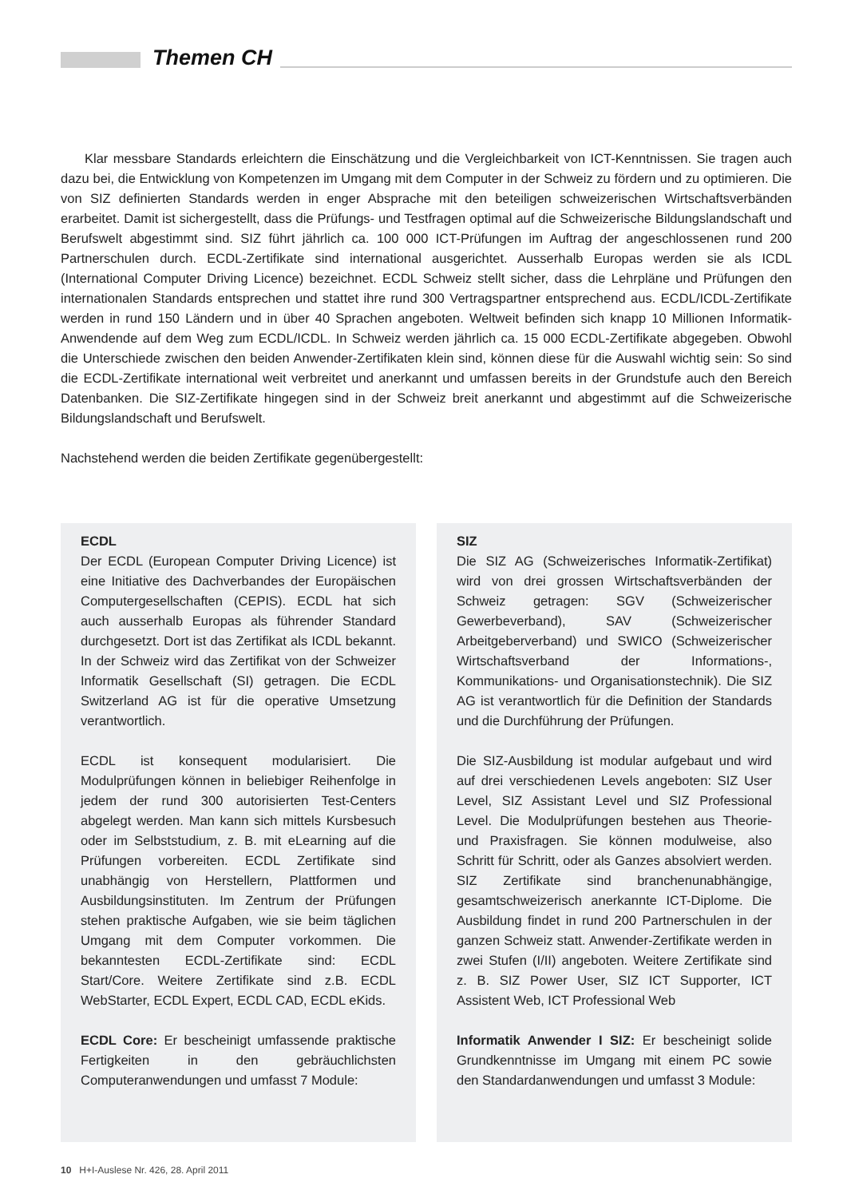Themen CH
Klar messbare Standards erleichtern die Einschätzung und die Vergleichbarkeit von ICT-Kenntnissen. Sie tragen auch dazu bei, die Entwicklung von Kompetenzen im Umgang mit dem Computer in der Schweiz zu fördern und zu optimieren. Die von SIZ definierten Standards werden in enger Absprache mit den beteiligen schweizerischen Wirtschaftsverbänden erarbeitet. Damit ist sichergestellt, dass die Prüfungs- und Testfragen optimal auf die Schweizerische Bildungslandschaft und Berufswelt abgestimmt sind. SIZ führt jährlich ca. 100 000 ICT-Prüfungen im Auftrag der angeschlossenen rund 200 Partnerschulen durch. ECDL-Zertifikate sind international ausgerichtet. Ausserhalb Europas werden sie als ICDL (International Computer Driving Licence) bezeichnet. ECDL Schweiz stellt sicher, dass die Lehrpläne und Prüfungen den internationalen Standards entsprechen und stattet ihre rund 300 Vertragspartner entsprechend aus. ECDL/ICDL-Zertifikate werden in rund 150 Ländern und in über 40 Sprachen angeboten. Weltweit befinden sich knapp 10 Millionen Informatik-Anwendende auf dem Weg zum ECDL/ICDL. In Schweiz werden jährlich ca. 15 000 ECDL-Zertifikate abgegeben. Obwohl die Unterschiede zwischen den beiden Anwender-Zertifikaten klein sind, können diese für die Auswahl wichtig sein: So sind die ECDL-Zertifikate international weit verbreitet und anerkannt und umfassen bereits in der Grundstufe auch den Bereich Datenbanken. Die SIZ-Zertifikate hingegen sind in der Schweiz breit anerkannt und abgestimmt auf die Schweizerische Bildungslandschaft und Berufswelt.
Nachstehend werden die beiden Zertifikate gegenübergestellt:
ECDL
Der ECDL (European Computer Driving Licence) ist eine Initiative des Dachverbandes der Europäischen Computergesellschaften (CEPIS). ECDL hat sich auch ausserhalb Europas als führender Standard durchgesetzt. Dort ist das Zertifikat als ICDL bekannt. In der Schweiz wird das Zertifikat von der Schweizer Informatik Gesellschaft (SI) getragen. Die ECDL Switzerland AG ist für die operative Umsetzung verantwortlich.
ECDL ist konsequent modularisiert. Die Modulprüfungen können in beliebiger Reihenfolge in jedem der rund 300 autorisierten Test-Centers abgelegt werden. Man kann sich mittels Kursbesuch oder im Selbststudium, z. B. mit eLearning auf die Prüfungen vorbereiten. ECDL Zertifikate sind unabhängig von Herstellern, Plattformen und Ausbildungsinstituten. Im Zentrum der Prüfungen stehen praktische Aufgaben, wie sie beim täglichen Umgang mit dem Computer vorkommen. Die bekanntesten ECDL-Zertifikate sind: ECDL Start/Core. Weitere Zertifikate sind z.B. ECDL WebStarter, ECDL Expert, ECDL CAD, ECDL eKids.
ECDL Core: Er bescheinigt umfassende praktische Fertigkeiten in den gebräuchlichsten Computeranwendungen und umfasst 7 Module:
SIZ
Die SIZ AG (Schweizerisches Informatik-Zertifikat) wird von drei grossen Wirtschaftsverbänden der Schweiz getragen: SGV (Schweizerischer Gewerbeverband), SAV (Schweizerischer Arbeitgeberverband) und SWICO (Schweizerischer Wirtschaftsverband der Informations-, Kommunikations- und Organisationstechnik). Die SIZ AG ist verantwortlich für die Definition der Standards und die Durchführung der Prüfungen.
Die SIZ-Ausbildung ist modular aufgebaut und wird auf drei verschiedenen Levels angeboten: SIZ User Level, SIZ Assistant Level und SIZ Professional Level. Die Modulprüfungen bestehen aus Theorie- und Praxisfragen. Sie können modulweise, also Schritt für Schritt, oder als Ganzes absolviert werden. SIZ Zertifikate sind branchenunabhängige, gesamtschweizerisch anerkannte ICT-Diplome. Die Ausbildung findet in rund 200 Partnerschulen in der ganzen Schweiz statt. Anwender-Zertifikate werden in zwei Stufen (I/II) angeboten. Weitere Zertifikate sind z. B. SIZ Power User, SIZ ICT Supporter, ICT Assistent Web, ICT Professional Web
Informatik Anwender I SIZ: Er bescheinigt solide Grundkenntnisse im Umgang mit einem PC sowie den Standardanwendungen und umfasst 3 Module:
10 H+I-Auslese Nr. 426, 28. April 2011